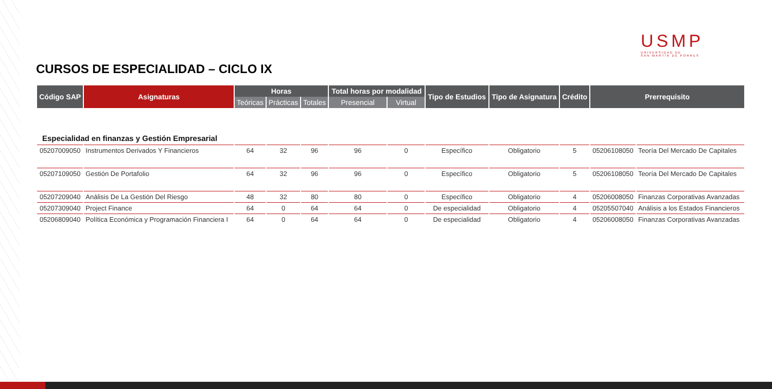USMP
UNIVERSIDAD DE
SAN MARTÍN DE PORRES
CURSOS DE ESPECIALIDAD – CICLO IX
| Código SAP | Asignaturas | Horas | | | Total horas por modalidad | | Tipo de Estudios | Tipo de Asignatura | Crédito | Prerrequisito | |
| --- | --- | --- | --- | --- | --- | --- | --- | --- | --- | --- | --- |
| | | Teóricas | Prácticas | Totales | Presencial | Virtual | | | | | |
| Especialidad en finanzas y Gestión Empresarial | | | | | | | | | | | |
| 05207009050 | Instrumentos Derivados Y Financieros | 64 | 32 | 96 | 96 | 0 | Específico | Obligatorio | 5 | 05206108050 | Teoría Del Mercado De Capitales |
| 05207109050 | Gestión De Portafolio | 64 | 32 | 96 | 96 | 0 | Específico | Obligatorio | 5 | 05206108050 | Teoría Del Mercado De Capitales |
| 05207209040 | Análisis De La Gestión Del Riesgo | 48 | 32 | 80 | 80 | 0 | Específico | Obligatorio | 4 | 05206008050 | Finanzas Corporativas Avanzadas |
| 05207309040 | Project Finance | 64 | 0 | 64 | 64 | 0 | De especialidad | Obligatorio | 4 | 05205507040 | Análisis a los Estados Financieros |
| 05206809040 | Política Económica y Programación Financiera I | 64 | 0 | 64 | 64 | 0 | De especialidad | Obligatorio | 4 | 05206008050 | Finanzas Corporativas Avanzadas |